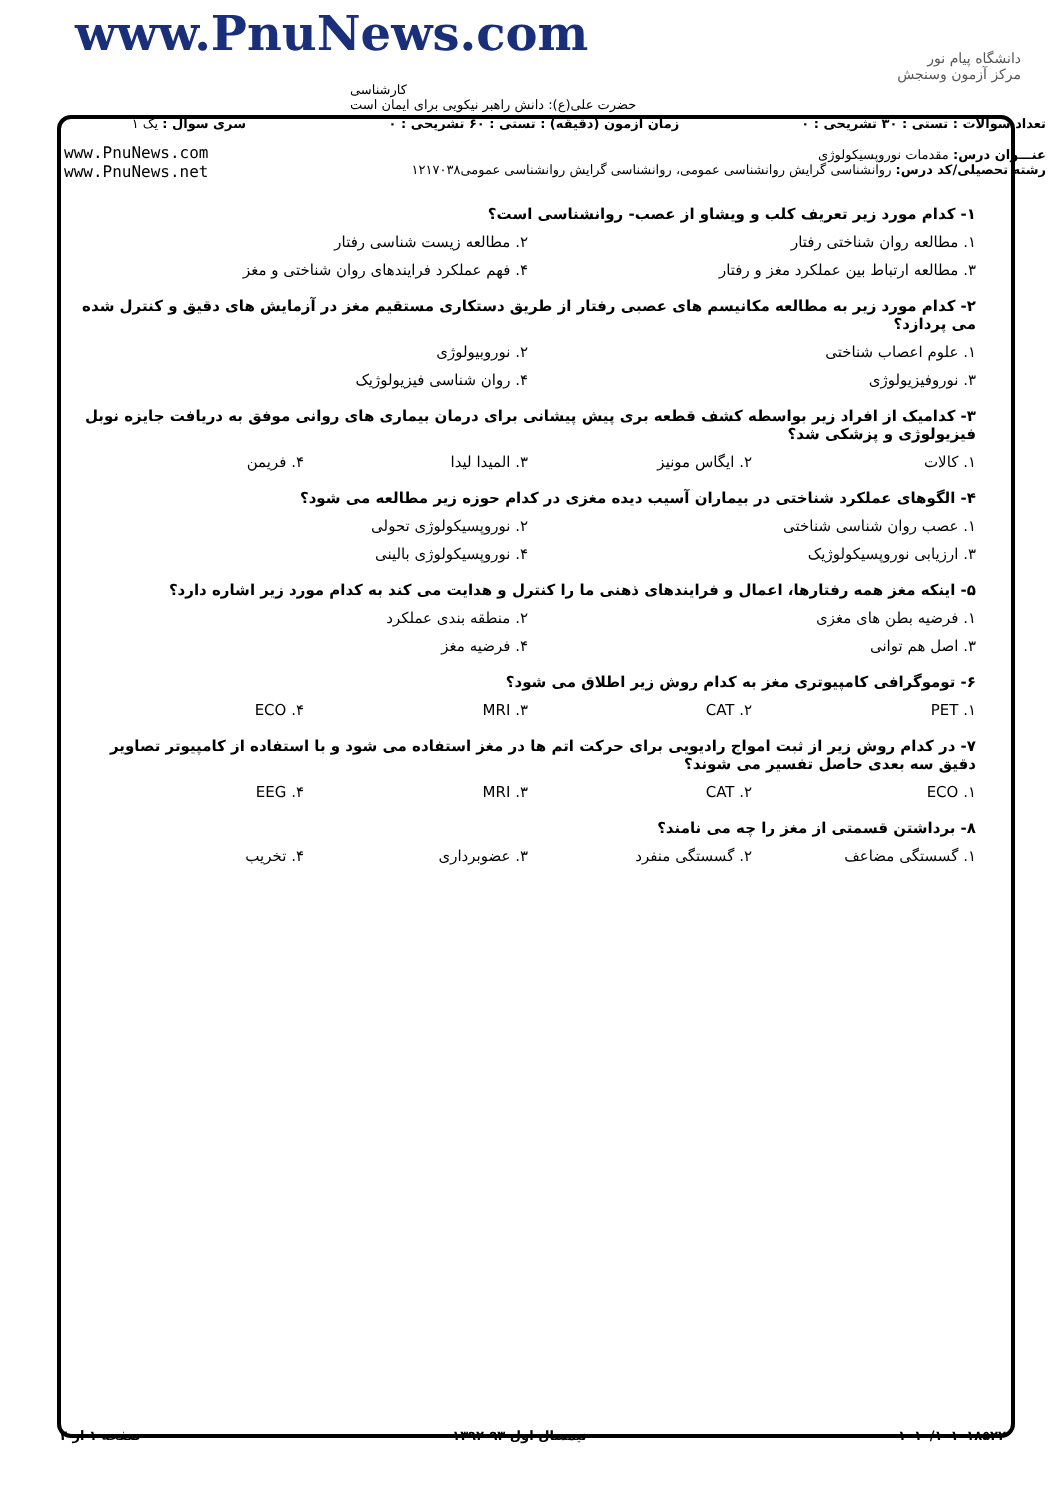www.PnuNews.com
کارشناسی
حضرت علی(ع): دانش راهبر نیکویی برای ایمان است
دانشگاه پیام نور
مرکز آزمون وسنجش
| تعداد سوالات : تستی : ۳۰ تشریحی : ۰ | زمان آزمون (دقیقه) : تستی : ۶۰ تشریحی : ۰ | سری سوال : یک ۱ |
| عنـــوان درس: مقدمات نوروپسیکولوژی رشته تحصیلی/کد درس: روانشناسی گرایش روانشناسی عمومی، روانشناسی گرایش روانشناسی عمومی۱۲۱۷۰۳۸ | | www.PnuNews.com www.PnuNews.net |
۱- کدام مورد زیر تعریف کلب و ویشاو از عصب- روانشناسی است؟
۱. مطالعه روان شناختی رفتار ۲. مطالعه زیست شناسی رفتار
۳. مطالعه ارتباط بین عملکرد مغز و رفتار ۴. فهم عملکرد فرایندهای روان شناختی و مغز
۲- کدام مورد زیر به مطالعه مکانیسم های عصبی رفتار از طریق دستکاری مستقیم مغز در آزمایش های دقیق و کنترل شده می پردازد؟
۱. علوم اعصاب شناختی ۲. نوروبیولوژی
۳. نوروفیزیولوژی ۴. روان شناسی فیزیولوژیک
۳- کدامیک از افراد زیر بواسطه کشف قطعه بری پیش پیشانی برای درمان بیماری های روانی موفق به دریافت جایزه نوبل فیزیولوژی و پزشکی شد؟
۱. کالات ۲. ایگاس مونیز ۳. المیدا لیدا ۴. فریمن
۴- الگوهای عملکرد شناختی در بیماران آسیب دیده مغزی در کدام حوزه زیر مطالعه می شود؟
۱. عصب روان شناسی شناختی ۲. نوروپسیکولوژی تحولی
۳. ارزیابی نوروپسیکولوژیک ۴. نوروپسیکولوژی بالینی
۵- اینکه مغز همه رفتارها، اعمال و فرایندهای ذهنی ما را کنترل و هدایت می کند به کدام مورد زیر اشاره دارد؟
۱. فرضیه بطن های مغزی ۲. منطقه بندی عملکرد
۳. اصل هم توانی ۴. فرضیه مغز
۶- توموگرافی کامپیوتری مغز به کدام روش زیر اطلاق می شود؟
۱. PET ۲. CAT ۳. MRI ۴. ECO
۷- در کدام روش زیر از ثبت امواج رادیویی برای حرکت اتم ها در مغز استفاده می شود و با استفاده از کامپیوتر تصاویر دقیق سه بعدی حاصل تفسیر می شوند؟
۱. ECO ۲. CAT ۳. MRI ۴. EEG
۸- برداشتن قسمتی از مغز را چه می نامند؟
۱. گسستگی مضاعف ۲. گسستگی منفرد ۳. عضوبرداری ۴. تخریب
۱۰۱۰/۱۰۱۰۱۸۵۲۲ نیمسال اول ۹۳-۱۳۹۲ صفحه ۱ از ۴